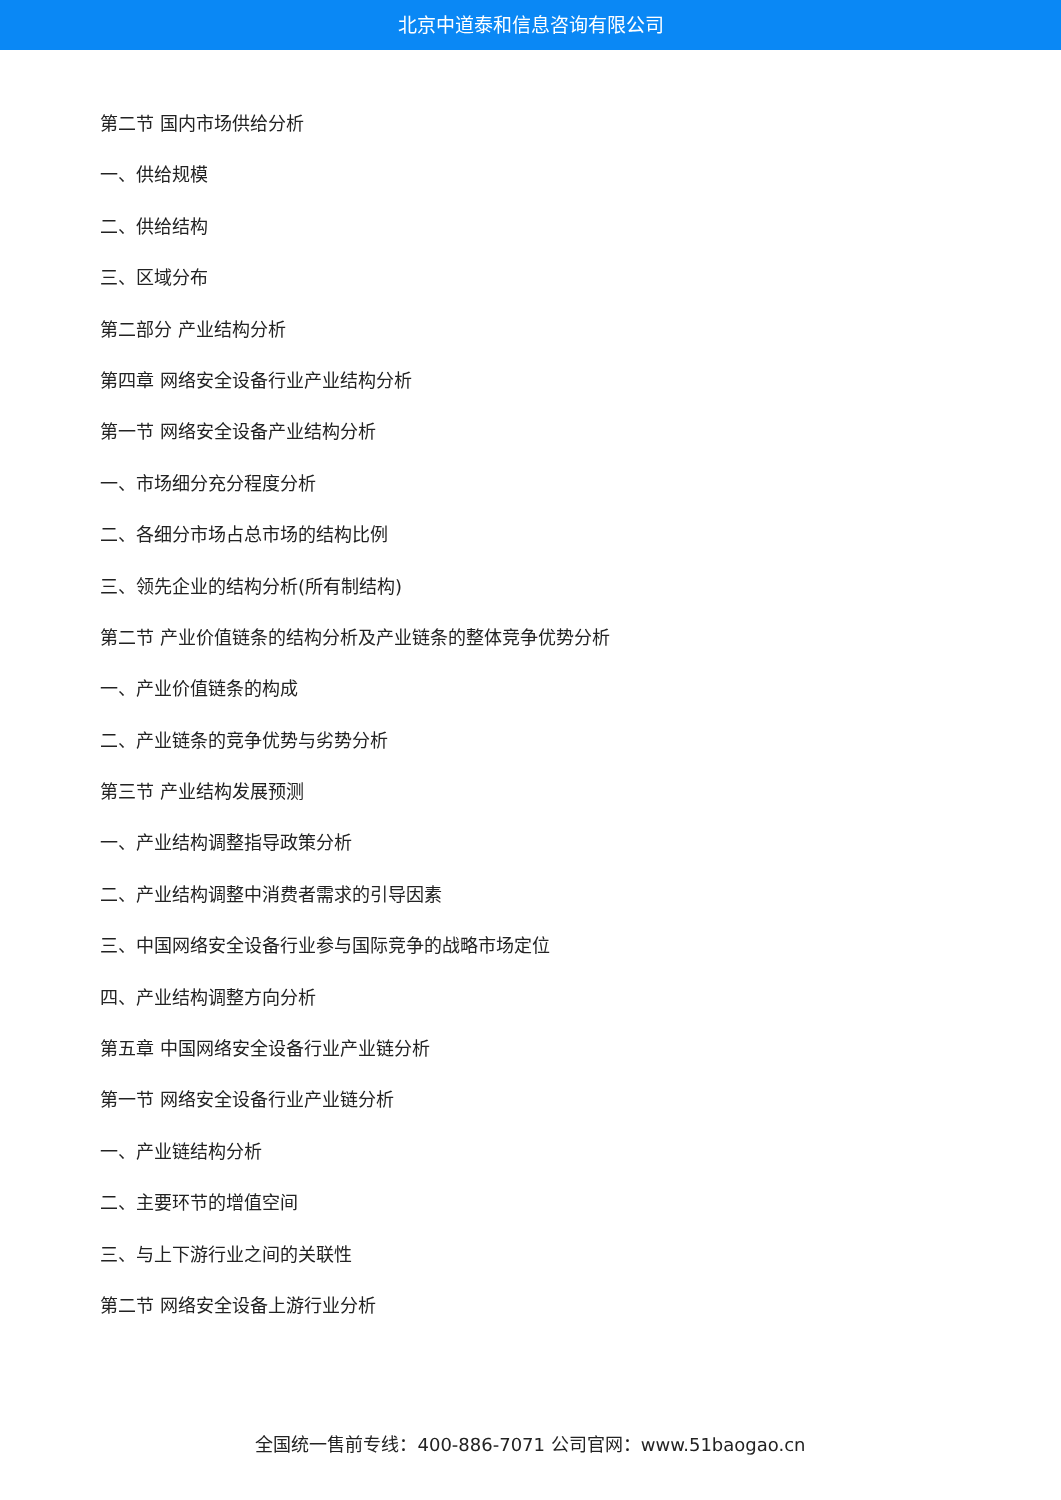北京中道泰和信息咨询有限公司
第二节 国内市场供给分析
一、供给规模
二、供给结构
三、区域分布
第二部分 产业结构分析
第四章 网络安全设备行业产业结构分析
第一节 网络安全设备产业结构分析
一、市场细分充分程度分析
二、各细分市场占总市场的结构比例
三、领先企业的结构分析(所有制结构)
第二节 产业价值链条的结构分析及产业链条的整体竞争优势分析
一、产业价值链条的构成
二、产业链条的竞争优势与劣势分析
第三节 产业结构发展预测
一、产业结构调整指导政策分析
二、产业结构调整中消费者需求的引导因素
三、中国网络安全设备行业参与国际竞争的战略市场定位
四、产业结构调整方向分析
第五章 中国网络安全设备行业产业链分析
第一节 网络安全设备行业产业链分析
一、产业链结构分析
二、主要环节的增值空间
三、与上下游行业之间的关联性
第二节 网络安全设备上游行业分析
全国统一售前专线：400-886-7071 公司官网：www.51baogao.cn